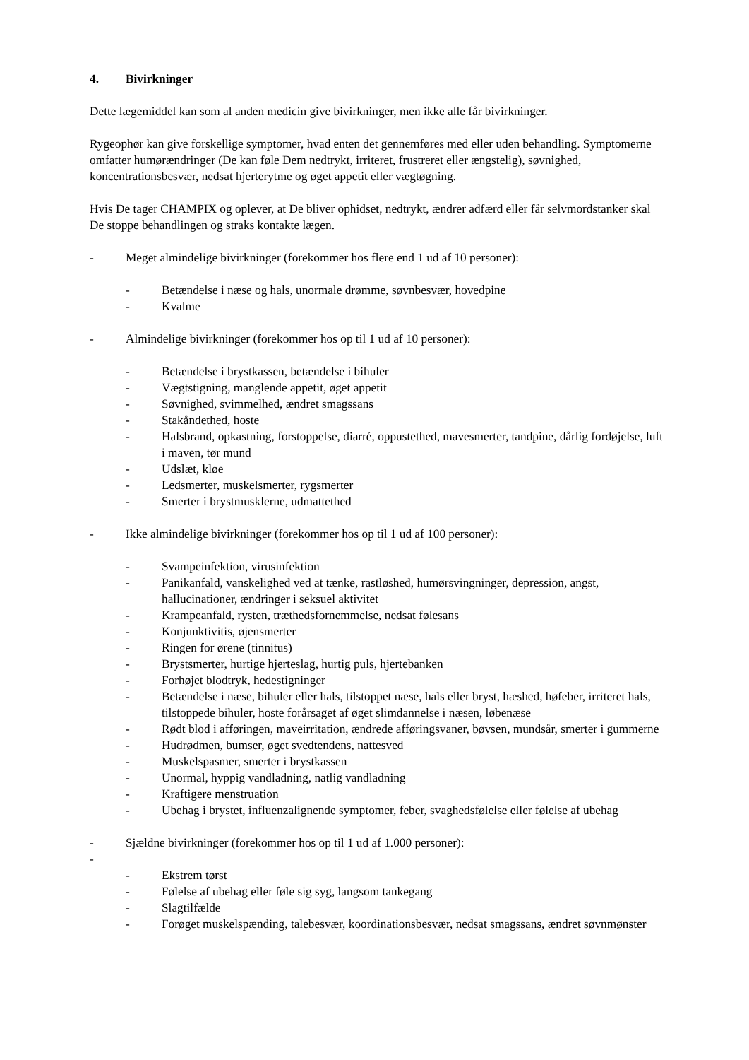4. Bivirkninger
Dette lægemiddel kan som al anden medicin give bivirkninger, men ikke alle får bivirkninger.
Rygeophør kan give forskellige symptomer, hvad enten det gennemføres med eller uden behandling. Symptomerne omfatter humørændringer (De kan føle Dem nedtrykt, irriteret, frustreret eller ængstelig), søvnighed, koncentrationsbesvær, nedsat hjerterytme og øget appetit eller vægtøgning.
Hvis De tager CHAMPIX og oplever, at De bliver ophidset, nedtrykt, ændrer adfærd eller får selvmordstanker skal De stoppe behandlingen og straks kontakte lægen.
- Meget almindelige bivirkninger (forekommer hos flere end 1 ud af 10 personer):
- Betændelse i næse og hals, unormale drømme, søvnbesvær, hovedpine
- Kvalme
- Almindelige bivirkninger (forekommer hos op til 1 ud af 10 personer):
- Betændelse i brystkassen, betændelse i bihuler
- Vægtstigning, manglende appetit, øget appetit
- Søvnighed, svimmelhed, ændret smagssans
- Stakåndethed, hoste
- Halsbrand, opkastning, forstoppelse, diarré, oppustethed, mavesmerter, tandpine, dårlig fordøjelse, luft i maven, tør mund
- Udslæt, kløe
- Ledsmerter, muskelsmerter, rygsmerter
- Smerter i brystmusklerne, udmattethed
- Ikke almindelige bivirkninger (forekommer hos op til 1 ud af 100 personer):
- Svampeinfektion, virusinfektion
- Panikanfald, vanskelighed ved at tænke, rastløshed, humørsvingninger, depression, angst, hallucinationer, ændringer i seksuel aktivitet
- Krampeanfald, rysten, træthedsfornemmelse, nedsat følesans
- Konjunktivitis, øjensmerter
- Ringen for ørene (tinnitus)
- Brystsmerter, hurtige hjerteslag, hurtig puls, hjertebanken
- Forhøjet blodtryk, hedestigninger
- Betændelse i næse, bihuler eller hals, tilstoppet næse, hals eller bryst, hæshed, høfeber, irriteret hals, tilstoppede bihuler, hoste forårsaget af øget slimdannelse i næsen, løbenæse
- Rødt blod i afføringen, maveirritation, ændrede afføringsvaner, bøvsen, mundsår, smerter i gummerne
- Hudrødmen, bumser, øget svedtendens, nattesved
- Muskelspasmer, smerter i brystkassen
- Unormal, hyppig vandladning, natlig vandladning
- Kraftigere menstruation
- Ubehag i brystet, influenzalignende symptomer, feber, svaghedsfølelse eller følelse af ubehag
- Sjældne bivirkninger (forekommer hos op til 1 ud af 1.000 personer):
-
- Ekstrem tørst
- Følelse af ubehag eller føle sig syg, langsom tankegang
- Slagtilfælde
- Forøget muskelspænding, talebesvær, koordinationsbesvær, nedsat smagssans, ændret søvnmønster